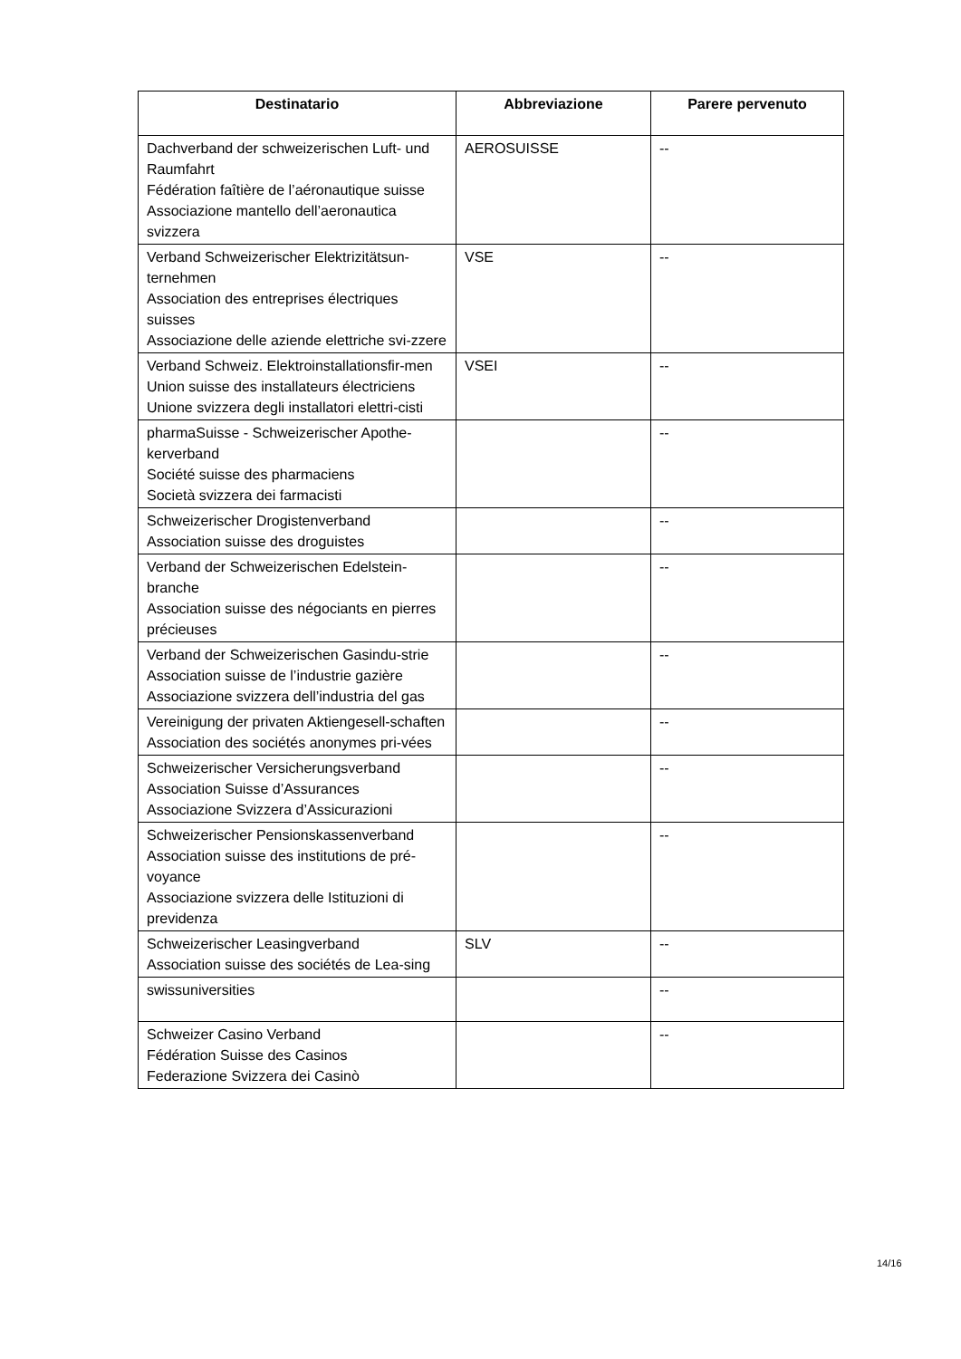| Destinatario | Abbreviazione | Parere pervenuto |
| --- | --- | --- |
| Dachverband der schweizerischen Luft- und Raumfahrt Fédération faîtière de l’aéronautique suisse Associazione mantello dell’aeronautica svizzera | AEROSUISSE | -- |
| Verband Schweizerischer Elektrizitätsun-ternehmen Association des entreprises électriques suisses Associazione delle aziende elettriche svi-zzere | VSE | -- |
| Verband Schweiz. Elektroinstallationsfir-men Union suisse des installateurs électriciens Unione svizzera degli installatori elettri-cisti | VSEI | -- |
| pharmaSuisse - Schweizerischer Apothe-kerverband Société suisse des pharmaciens Società svizzera dei farmacisti | | -- |
| Schweizerischer Drogistenverband Association suisse des droguistes | | -- |
| Verband der Schweizerischen Edelstein-branche Association suisse des négociants en pierres précieuses | | -- |
| Verband der Schweizerischen Gasindu-strie Association suisse de l’industrie gazière Associazione svizzera dell’industria del gas | | -- |
| Vereinigung der privaten Aktiengesell-schaften Association des sociétés anonymes pri-vées | | -- |
| Schweizerischer Versicherungsverband Association Suisse d’Assurances Associazione Svizzera d’Assicurazioni | | -- |
| Schweizerischer Pensionskassenverband Association suisse des institutions de pré-voyance Associazione svizzera delle Istituzioni di previdenza | | -- |
| Schweizerischer Leasingverband Association suisse des sociétés de Lea-sing | SLV | -- |
| swissuniversities | | -- |
| Schweizer Casino Verband Fédération Suisse des Casinos Federazione Svizzera dei Casinò | | -- |
14/16